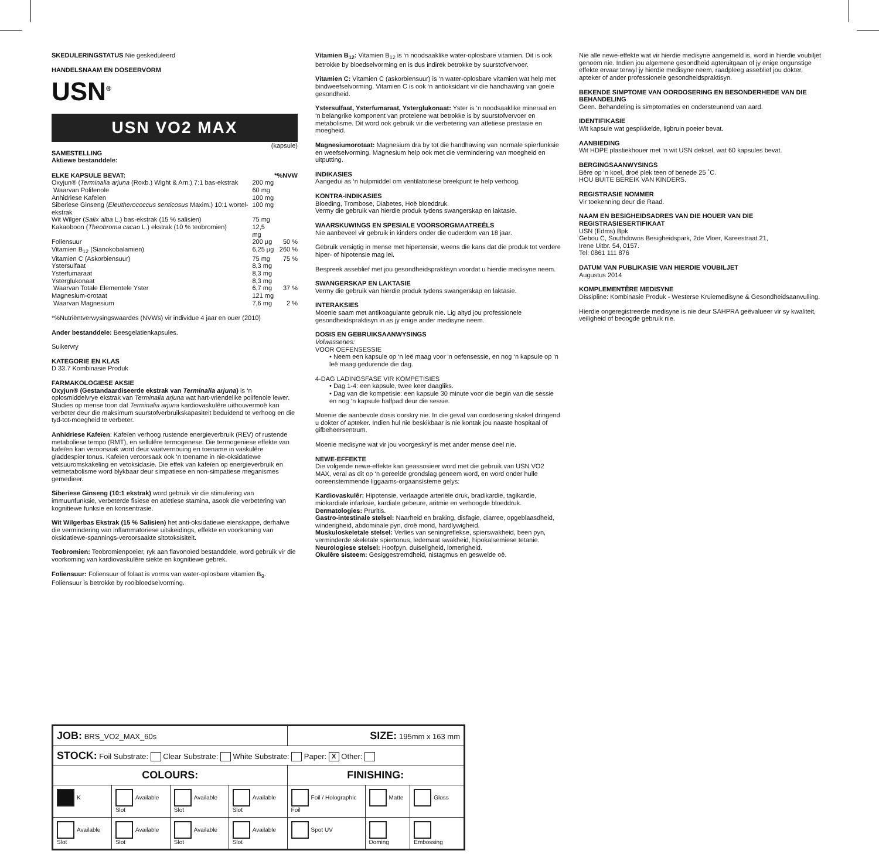SKEDULERINGSTATUS Nie geskeduleerd
HANDELSNAAM EN DOSEERVORM
USN<sup>®</sup>
USN VO2 MAX
(kapsule)
SAMESTELLING
Aktiewe bestanddele:
| ELKE KAPSULE BEVAT: | | *%NVW |
| --- | --- | --- |
| Oxyjun® ( Terminalia arjuna (Roxb.) Wight & Arn.) 7:1 bas-ekstrak | 200 mg | |
| Waarvan Polifenole | 60 mg | |
| Anhidriese Kafeïen | 100 mg | |
| Siberiese Ginseng ( Eleutherococcus senticosus Maxim.) 10:1 wortel-ekstrak | 100 mg | |
| Wit Wilger ( Salix alba L.) bas-ekstrak (15 % salisien) | 75 mg | |
| Kakaoboon ( Theobroma cacao L.) ekstrak (10 % teobromien) | 12,5 mg | |
| Foliensuur | 200 µg | 50 % |
| Vitamien B<sub>12</sub> (Sianokobalamien) | 6,25 µg | 260 % |
| Vitamien C (Askorbiensuur) | 75 mg | 75 % |
| Ystersulfaat | 8,3 mg | |
| Ysterfumaraat | 8,3 mg | |
| Ysterglukonaat | 8,3 mg | |
| Waarvan Totale Elementele Yster | 6,7 mg | 37 % |
| Magnesium-orotaat | 121 mg | |
| Waarvan Magnesium | 7,6 mg | 2 % |
*%Nutriëntverwysingswaardes (NVWs) vir individue 4 jaar en ouer (2010)
Ander bestanddele: Beesgelatienkapsules.
Suikervry
KATEGORIE EN KLAS
D 33.7 Kombinasie Produk
FARMAKOLOGIESE AKSIE
Oxyjun® (Gestandaardiseerde ekstrak van Terminalia arjuna) is ‘n oplosmiddelvrye ekstrak van Terminalia arjuna wat hart-vriendelike polifenole lewer. Studies op mense toon dat Terminalia arjuna kardiovaskulêre uithouvermoë kan verbeter deur die maksimum suurstofverbruikskapasiteit beduidend te verhoog en die tyd-tot-moegheid te verbeter.
Anhidriese Kafeïen: Kafeïen verhoog rustende energieverbruik (REV) of rustende metaboliese tempo (RMT), en sellulêre termogenese. Die termogeniese effekte van kafeïen kan veroorsaak word deur vaatvernouing en toename in vaskulêre gladdespier tonus. Kafeïen veroorsaak ook ‘n toename in nie-oksidatiewe vetsuuromskakeling en vetoksidasie. Die effek van kafeïen op energieverbruik en vetmetabolisme word blykbaar deur simpatiese en non-simpatiese meganismes gemedieer.
Siberiese Ginseng (10:1 ekstrak) word gebruik vir die stimulering van immuunfunksie, verbeterde fisiese en atletiese stamina, asook die verbetering van kognitiewe funksie en konsentrasie.
Wit Wilgerbas Ekstrak (15 % Salisien) het anti-oksidatiewe eienskappe, derhalwe die vermindering van inflammatoriese uitskeidings, effekte en voorkoming van oksidatiewe-spannings-veroorsaakte sitotoksisiteit.
Teobromien: Teobromienpoeier, ryk aan flavonoïed bestanddele, word gebruik vir die voorkoming van kardiovaskulêre siekte en kognitiewe gebrek.
Foliensuur: Foliensuur of folaat is vorms van water-oplosbare vitamien B<sub>9</sub>. Foliensuur is betrokke by rooibloedselvorming.
Vitamien B<sub>12</sub>: Vitamien B<sub>12</sub> is ‘n noodsaaklike water-oplosbare vitamien. Dit is ook betrokke by bloedselvorming en is dus indirek betrokke by suurstofvervoer.
Vitamien C: Vitamien C (askorbiensuur) is ‘n water-oplosbare vitamien wat help met bindweefselvorming. Vitamien C is ook ‘n antioksidant vir die handhawing van goeie gesondheid.
Ystersulfaat, Ysterfumaraat, Ysterglukonaat: Yster is ‘n noodsaaklike mineraal en ‘n belangrike komponent van proteïene wat betrokke is by suurstofvervoer en metabolisme. Dit word ook gebruik vir die verbetering van atletiese prestasie en moegheid.
Magnesiumorotaat: Magnesium dra by tot die handhawing van normale spierfunksie en weefselvorming. Magnesium help ook met die vermindering van moegheid en uitputting.
INDIKASIES
Aangedui as ‘n hulpmiddel om ventilatoriese breekpunt te help verhoog.
KONTRA-INDIKASIES
Bloeding, Trombose, Diabetes, Hoë bloeddruk.
Vermy die gebruik van hierdie produk tydens swangerskap en laktasie.
WAARSKUWINGS EN SPESIALE VOORSORGMAATREËLS
Nie aanbeveel vir gebruik in kinders onder die ouderdom van 18 jaar.
Gebruik versigtig in mense met hipertensie, weens die kans dat die produk tot verdere hiper- of hipotensie mag lei.
Bespreek asseblief met jou gesondheidspraktisyn voordat u hierdie medisyne neem.
SWANGERSKAP EN LAKTASIE
Vermy die gebruik van hierdie produk tydens swangerskap en laktasie.
INTERAKSIES
Moenie saam met antikoagulante gebruik nie. Lig altyd jou professionele gesondheidspraktisyn in as jy enige ander medisyne neem.
DOSIS EN GEBRUIKSAANWYSINGS
Volwassenes:
VOOR OEFENSESSIE
• Neem een kapsule op ‘n leë maag voor ‘n oefensessie, en nog ‘n kapsule op ‘n leë maag gedurende die dag.
4-DAG LADINGSFASE VIR KOMPETISIES
• Dag 1-4: een kapsule, twee keer daagliks.
• Dag van die kompetisie: een kapsule 30 minute voor die begin van die sessie en nog ‘n kapsule halfpad deur die sessie.
Moenie die aanbevole dosis oorskry nie. In die geval van oordosering skakel dringend u dokter of apteker. Indien hul nie beskikbaar is nie kontak jou naaste hospitaal of gifbeheersentrum.
Moenie medisyne wat vir jou voorgeskryf is met ander mense deel nie.
NEWE-EFFEKTE
Die volgende newe-effekte kan geassosieer word met die gebruik van USN VO2 MAX, veral as dit op ‘n gereelde grondslag geneem word, en word onder hulle ooreenstemmende liggaams-orgaansisteme gelys:
Kardiovaskulêr: Hipotensie, verlaagde arteriële druk, bradikardie, tagikardie, miokardiale infarksie, kardiale gebeure, aritmie en verhoogde bloeddruk.
Dermatologies: Pruritis.
Gastro-intestinale stelsel: Naarheid en braking, disfagie, diarree, opgeblaasdheid, winderigheid, abdominale pyn, droë mond, hardlywigheid.
Muskuloskeletale stelsel: Verlies van seningreflekse, spierswakheid, been pyn, verminderde skeletale spiertonus, ledemaat swakheid, hipokalsemiese tetanie.
Neurologiese stelsel: Hoofpyn, duiseligheid, lomerigheid.
Okulêre sisteem: Gesiggestremdheid, nistagmus en geswelde oë.
Nie alle newe-effekte wat vir hierdie medisyne aangemeld is, word in hierdie voubiljet genoem nie. Indien jou algemene gesondheid agteruitgaan of jy enige ongunstige effekte ervaar terwyl jy hierdie medisyne neem, raadpleeg asseblief jou dokter, apteker of ander professionele gesondheidspraktisyn.
BEKENDE SIMPTOME VAN OORDOSERING EN BESONDERHEDE VAN DIE BEHANDELING
Geen. Behandeling is simptomaties en ondersteunend van aard.
IDENTIFIKASIE
Wit kapsule wat gespikkelde, ligbruin poeier bevat.
AANBIEDING
Wit HDPE plastiekhouer met ‘n wit USN deksel, wat 60 kapsules bevat.
BERGINGSAANWYSINGS
Bêre op ‘n koel, droë plek teen of benede 25 ˚C.
HOU BUITE BEREIK VAN KINDERS.
REGISTRASIE NOMMER
Vir toekenning deur die Raad.
NAAM EN BESIGHEIDSADRES VAN DIE HOUER VAN DIE REGISTRASIESERTIFIKAAT
USN (Edms) Bpk
Gebou C, Southdowns Besigheidspark, 2de Vloer, Kareestraat 21,
Irene Uitbr. 54, 0157.
Tel: 0861 111 876
DATUM VAN PUBLIKASIE VAN HIERDIE VOUBILJET
Augustus 2014
KOMPLEMENTÊRE MEDISYNE
Dissipline: Kombinasie Produk - Westerse Kruiemedisyne & Gesondheidsaanvulling.
Hierdie ongeregistreerde medisyne is nie deur SAHPRA geëvalueer vir sy kwaliteit, veiligheid of beoogde gebruik nie.
| JOB: BRS_VO2_MAX_60s | | | | SIZE: 195mm x 163 mm | | |
| STOCK: Foil Substrate: Clear Substrate: White Substrate: Paper: X Other: | | | | | | |
| COLOURS: | | | | FINISHING: | | |
| K | Available Slot | Available Slot | Available Slot | Foil / Holographic Foil | Matte | Gloss |
| Available Slot | Available Slot | Available Slot | Available Slot | Spot UV | Doming | Embossing |